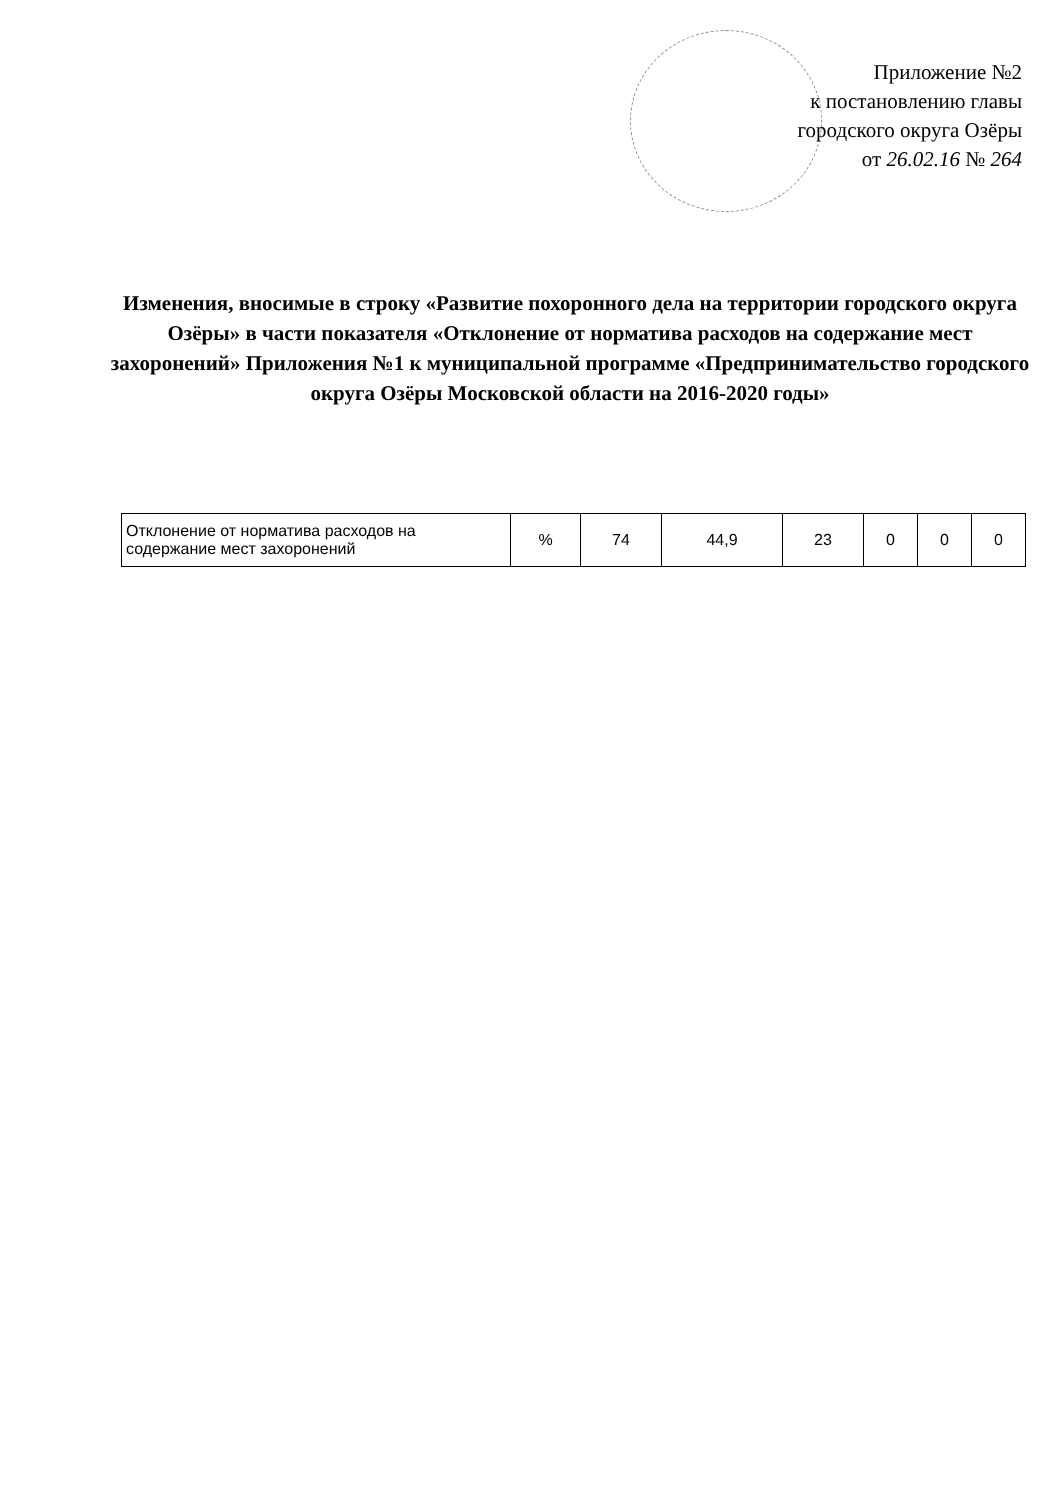Приложение №2
к постановлению главы
городского округа Озёры
от 26.02.16 № 264
Изменения, вносимые в строку «Развитие похоронного дела на территории городского округа Озёры» в части показателя «Отклонение от норматива расходов на содержание мест захоронений» Приложения №1 к муниципальной программе «Предпринимательство городского округа Озёры Московской области на 2016-2020 годы»
| Отклонение от норматива расходов на содержание мест захоронений | % | 74 | 44,9 | 23 | 0 | 0 | 0 |